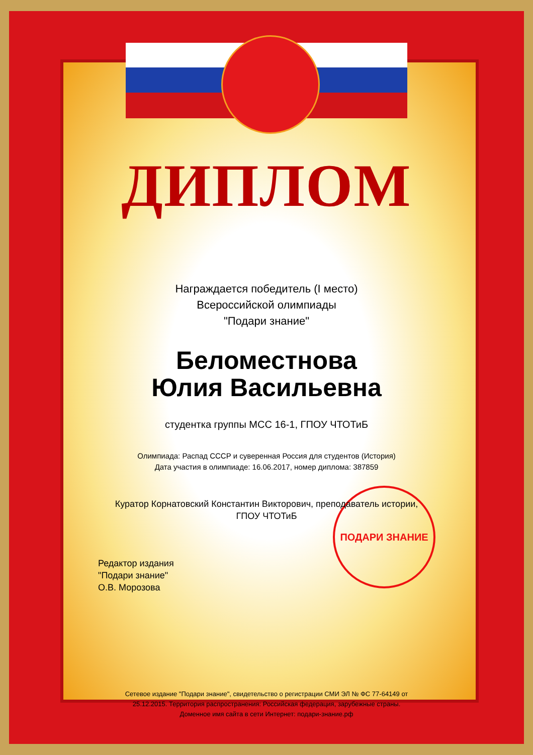ПОДАРИ ЗНАНИЕ
ДИПЛОМ
Награждается победитель (I место)
Всероссийской олимпиады
"Подари знание"
Беломестнова
Юлия Васильевна
студентка группы МСС 16-1, ГПОУ ЧТОТиБ
Олимпиада: Распад СССР и суверенная Россия для студентов (История)
Дата участия в олимпиаде: 16.06.2017, номер диплома: 387859
Куратор Корнатовский Константин Викторович, преподаватель истории,
ГПОУ ЧТОТиБ
Редактор издания
"Подари знание"
О.В. Морозова
Сетевое издание "Подари знание", свидетельство о регистрации СМИ ЭЛ № ФС 77-64149 от
25.12.2015. Территория распространения: Российская федерация, зарубежные страны.
Доменное имя сайта в сети Интернет: подари-знание.рф